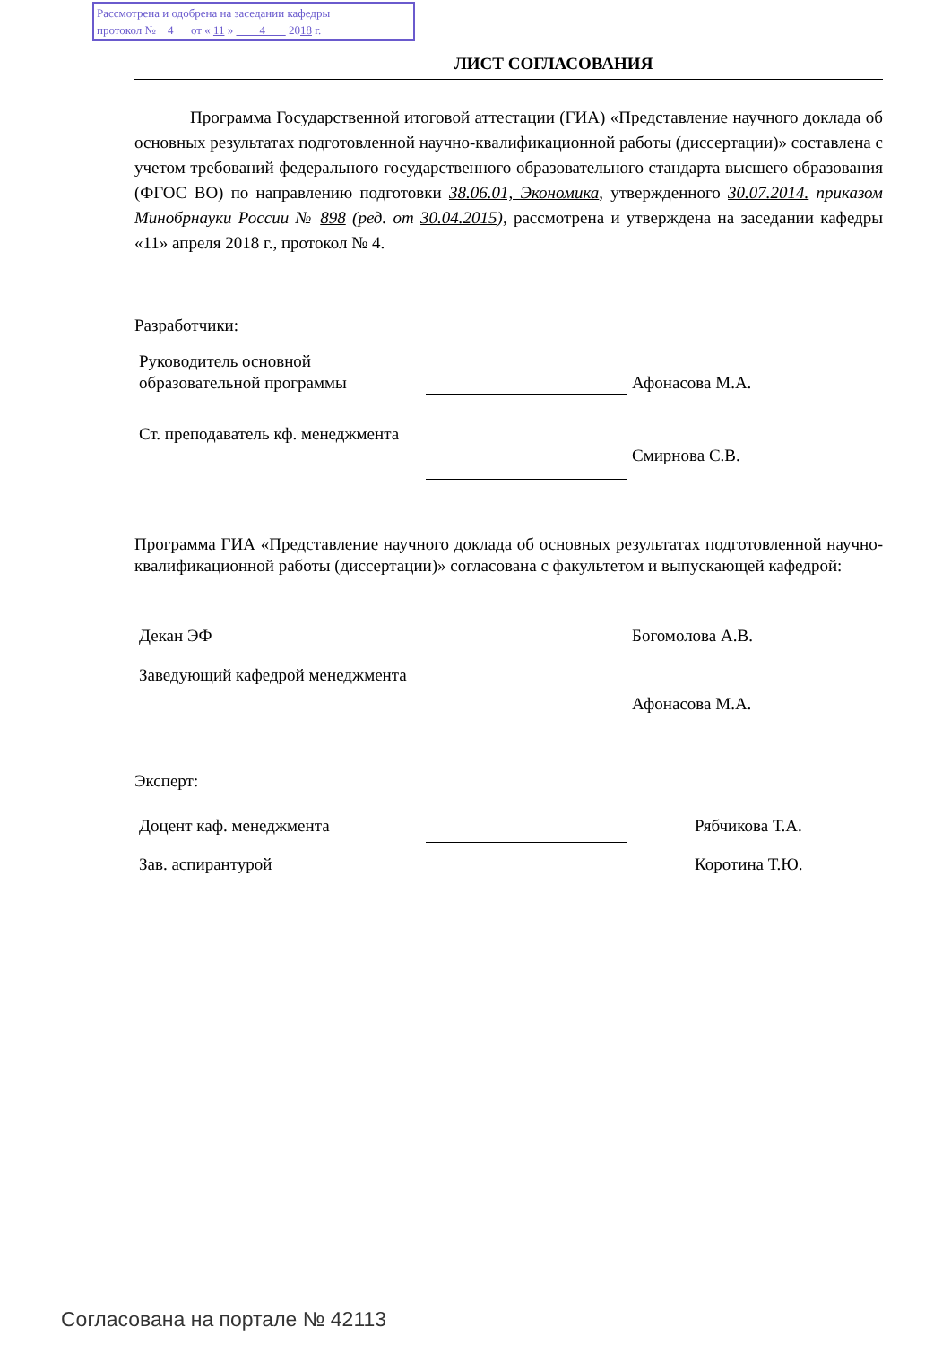Рассмотрена и одобрена на заседании кафедры
протокол № 4 от « 11 » 4 2018 г.
ЛИСТ СОГЛАСОВАНИЯ
Программа Государственной итоговой аттестации (ГИА) «Представление научного доклада об основных результатах подготовленной научно-квалификационной работы (диссертации)» составлена с учетом требований федерального государственного образовательного стандарта высшего образования (ФГОС ВО) по направлению подготовки 38.06.01, Экономика, утвержденного 30.07.2014. приказом Минобрнауки России № 898 (ред. от 30.04.2015), рассмотрена и утверждена на заседании кафедры «11» апреля 2018 г., протокол № 4.
Разработчики:
Руководитель основной образовательной программы
Афонасова М.А.
Ст. преподаватель кф. менеджмента
Смирнова С.В.
Программа ГИА «Представление научного доклада об основных результатах подготовленной научно-квалификационной работы (диссертации)» согласована с факультетом и выпускающей кафедрой:
Декан ЭФ Богомолова А.В.
Заведующий кафедрой менеджмента
Афонасова М.А.
Эксперт:
Доцент каф. менеджмента Рябчикова Т.А.
Зав. аспирантурой Коротина Т.Ю.
Согласована на портале № 42113